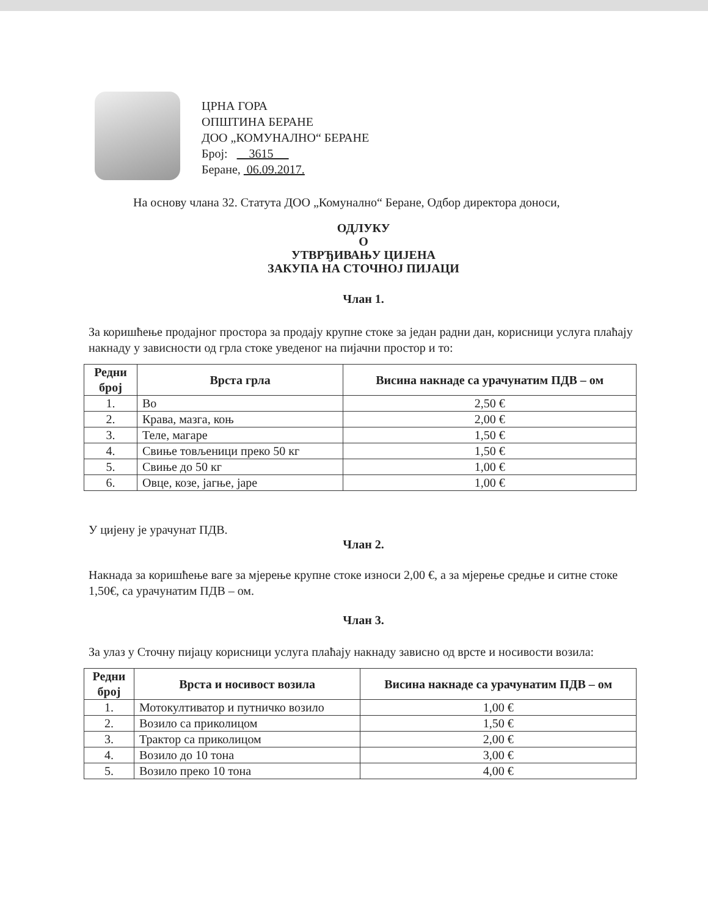ЦРНА ГОРА
ОПШТИНА БЕРАНЕ
ДОО „КОМУНАЛНО“ БЕРАНЕ
Број: 3615
Беране, 06.09.2017.
На основу члана 32. Статута ДОО „Комунално“ Беране, Одбор директора доноси,
ОДЛУКУ
О
УТВРЂИВАЊУ ЦИЈЕНА
ЗАКУПА НА СТОЧНОЈ ПИЈАЦИ
Члан 1.
За коришћење продајног простора за продају крупне стоке за један радни дан, корисници услуга плаћају накнаду у зависности од грла стоке уведеног на пијачни простор и то:
| Редни број | Врста грла | Висина накнаде са урачунатим ПДВ – ом |
| --- | --- | --- |
| 1. | Во | 2,50 € |
| 2. | Крава, мазга, коњ | 2,00 € |
| 3. | Теле, магаре | 1,50 € |
| 4. | Свиње товљеници преко 50 кг | 1,50 € |
| 5. | Свиње до 50 кг | 1,00 € |
| 6. | Овце, козе, јагње, јаре | 1,00 € |
У цијену је урачунат ПДВ.
Члан 2.
Накнада за коришћење ваге за мјерење крупне стоке износи 2,00 €, а за мјерење средње и ситне стоке 1,50€, са урачунатим ПДВ – ом.
Члан 3.
За улаз у Сточну пијацу корисници услуга плаћају накнаду зависно од врсте и носивости возила:
| Редни број | Врста и носивост возила | Висина накнаде са урачунатим ПДВ – ом |
| --- | --- | --- |
| 1. | Мотокултиватор и путничко возило | 1,00 € |
| 2. | Возило са приколицом | 1,50 € |
| 3. | Трактор са приколицом | 2,00 € |
| 4. | Возило до 10 тона | 3,00 € |
| 5. | Возило преко 10 тона | 4,00 € |